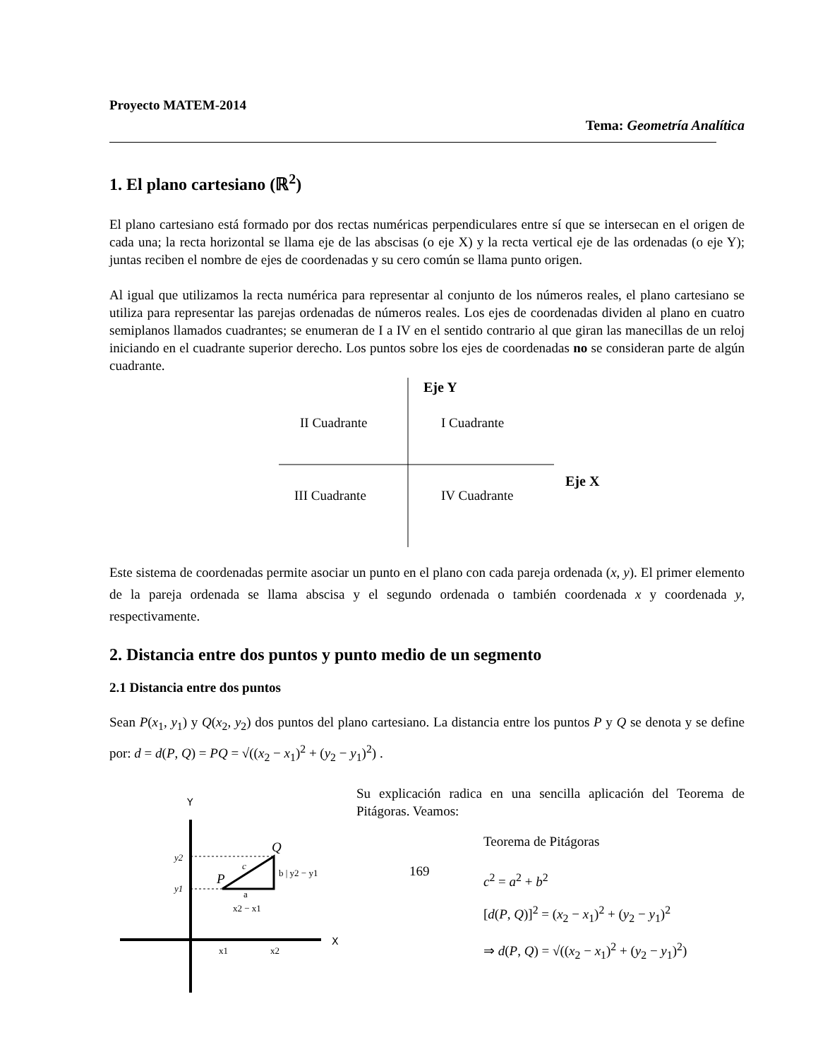Proyecto MATEM-2014
Tema: Geometría Analítica
1. El plano cartesiano (ℝ<sup>2</sup>)
El plano cartesiano está formado por dos rectas numéricas perpendiculares entre sí que se intersecan en el origen de cada una; la recta horizontal se llama eje de las abscisas (o eje X) y la recta vertical eje de las ordenadas (o eje Y); juntas reciben el nombre de ejes de coordenadas y su cero común se llama punto origen.
Al igual que utilizamos la recta numérica para representar al conjunto de los números reales, el plano cartesiano se utiliza para representar las parejas ordenadas de números reales. Los ejes de coordenadas dividen al plano en cuatro semiplanos llamados cuadrantes; se enumeran de I a IV en el sentido contrario al que giran las manecillas de un reloj iniciando en el cuadrante superior derecho. Los puntos sobre los ejes de coordenadas no se consideran parte de algún cuadrante.
Eje Y
II Cuadrante
I Cuadrante
Eje X
III Cuadrante
IV Cuadrante
Este sistema de coordenadas permite asociar un punto en el plano con cada pareja ordenada (x, y). El primer elemento de la pareja ordenada se llama abscisa y el segundo ordenada o también coordenada x y coordenada y, respectivamente.
2. Distancia entre dos puntos y punto medio de un segmento
2.1 Distancia entre dos puntos
Sean P(x<sub>1</sub>, y<sub>1</sub>) y Q(x<sub>2</sub>, y<sub>2</sub>) dos puntos del plano cartesiano. La distancia entre los puntos P y Q se denota y se define por: d = d(P, Q) = PQ = √((x<sub>2</sub> − x<sub>1</sub>)<sup>2</sup> + (y<sub>2</sub> − y<sub>1</sub>)<sup>2</sup>) .
Y
X
y2
y1
P
Q
c
b | y2 − y1
a
x2 − x1
x1
x2
Su explicación radica en una sencilla aplicación del Teorema de Pitágoras. Veamos:
Teorema de Pitágoras
169
c<sup>2</sup> = a<sup>2</sup> + b<sup>2</sup>
[d(P, Q)]<sup>2</sup> = (x<sub>2</sub> − x<sub>1</sub>)<sup>2</sup> + (y<sub>2</sub> − y<sub>1</sub>)<sup>2</sup>
⇒ d(P, Q) = √((x<sub>2</sub> − x<sub>1</sub>)<sup>2</sup> + (y<sub>2</sub> − y<sub>1</sub>)<sup>2</sup>)